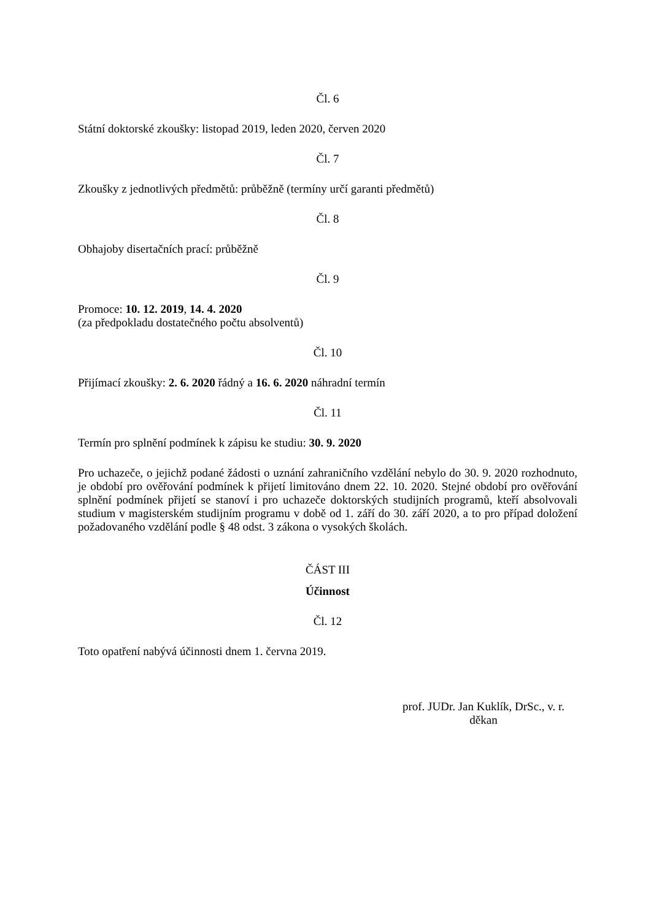Čl. 6
Státní doktorské zkoušky: listopad 2019, leden 2020, červen 2020
Čl. 7
Zkoušky z jednotlivých předmětů: průběžně (termíny určí garanti předmětů)
Čl. 8
Obhajoby disertačních prací: průběžně
Čl. 9
Promoce: 10. 12. 2019, 14. 4. 2020
(za předpokladu dostatečného počtu absolventů)
Čl. 10
Přijímací zkoušky: 2. 6. 2020 řádný a 16. 6. 2020 náhradní termín
Čl. 11
Termín pro splnění podmínek k zápisu ke studiu: 30. 9. 2020
Pro uchazeče, o jejichž podané žádosti o uznání zahraničního vzdělání nebylo do 30. 9. 2020 rozhodnuto, je období pro ověřování podmínek k přijetí limitováno dnem 22. 10. 2020. Stejné období pro ověřování splnění podmínek přijetí se stanoví i pro uchazeče doktorských studijních programů, kteří absolvovali studium v magisterském studijním programu v době od 1. září do 30. září 2020, a to pro případ doložení požadovaného vzdělání podle § 48 odst. 3 zákona o vysokých školách.
ČÁST III
Účinnost
Čl. 12
Toto opatření nabývá účinnosti dnem 1. června 2019.
prof. JUDr. Jan Kuklík, DrSc., v. r.
děkan